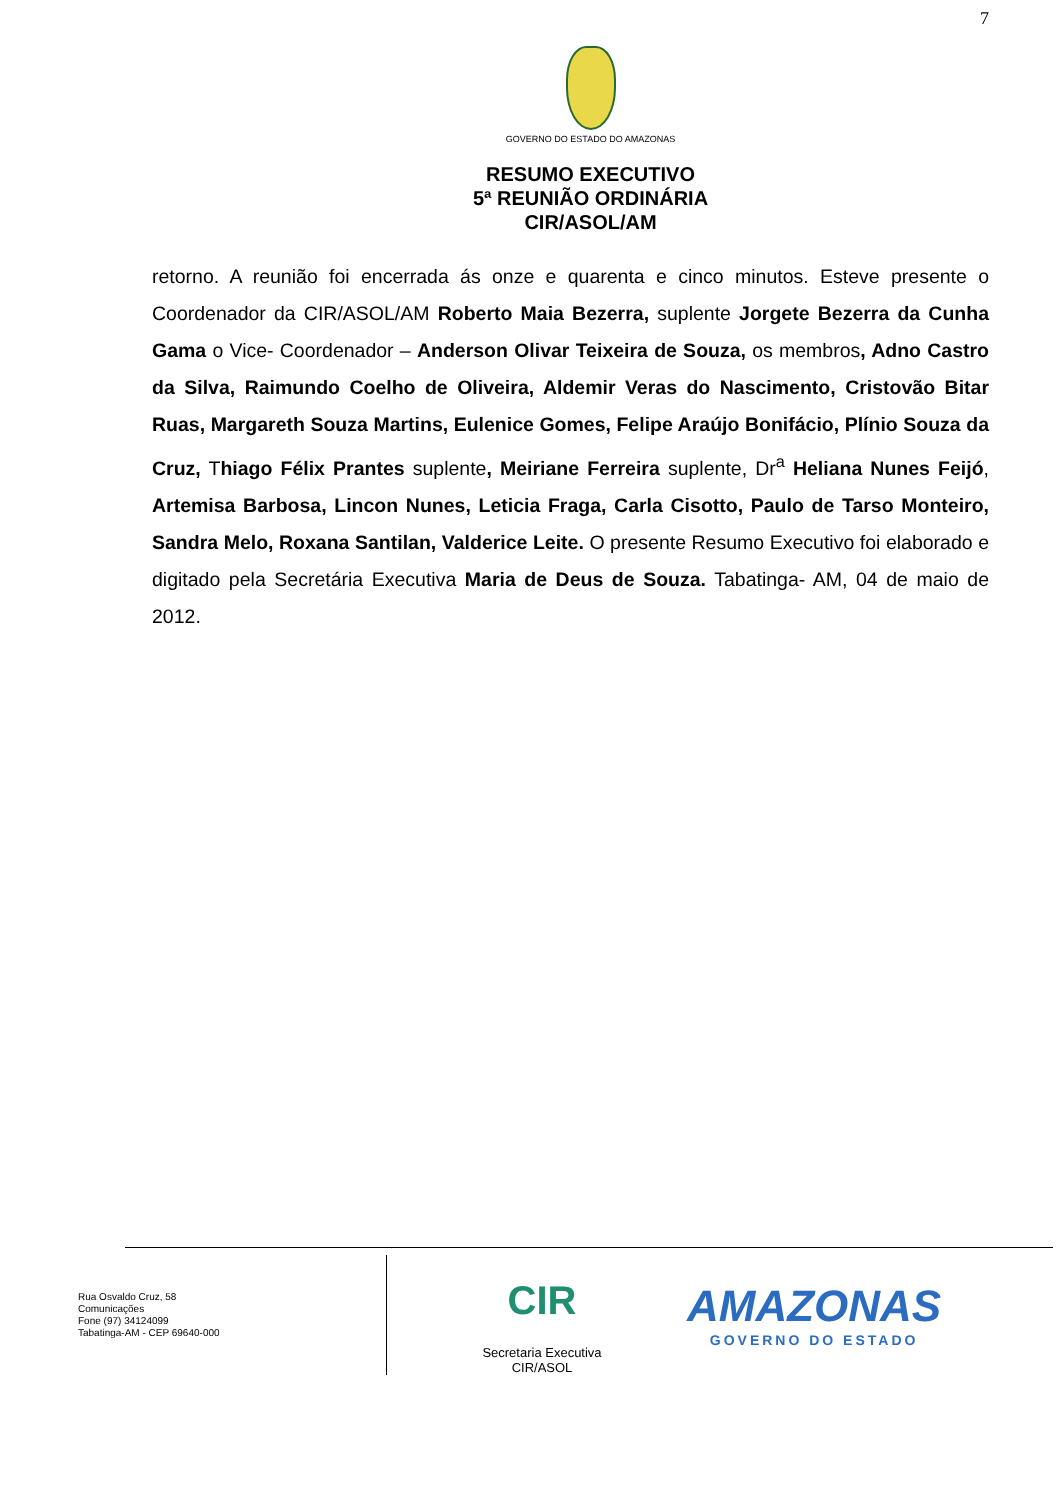7
GOVERNO DO ESTADO DO AMAZONAS
RESUMO EXECUTIVO
5ª REUNIÃO ORDINÁRIA
CIR/ASOL/AM
retorno. A reunião foi encerrada ás onze e quarenta e cinco minutos. Esteve presente o Coordenador da CIR/ASOL/AM Roberto Maia Bezerra, suplente Jorgete Bezerra da Cunha Gama o Vice- Coordenador – Anderson Olivar Teixeira de Souza, os membros, Adno Castro da Silva, Raimundo Coelho de Oliveira, Aldemir Veras do Nascimento, Cristovão Bitar Ruas, Margareth Souza Martins, Eulenice Gomes, Felipe Araújo Bonifácio, Plínio Souza da Cruz, Thiago Félix Prantes suplente, Meiriane Ferreira suplente, Dr<sup>a</sup> Heliana Nunes Feijó, Artemisa Barbosa, Lincon Nunes, Leticia Fraga, Carla Cisotto, Paulo de Tarso Monteiro, Sandra Melo, Roxana Santilan, Valderice Leite. O presente Resumo Executivo foi elaborado e digitado pela Secretária Executiva Maria de Deus de Souza. Tabatinga- AM, 04 de maio de 2012.
Rua Osvaldo Cruz, 58
Comunicações
Fone (97) 34124099
Tabatinga-AM - CEP 69640-000
CIR
Secretaria Executiva
CIR/ASOL
AMAZONAS
GOVERNO DO ESTADO